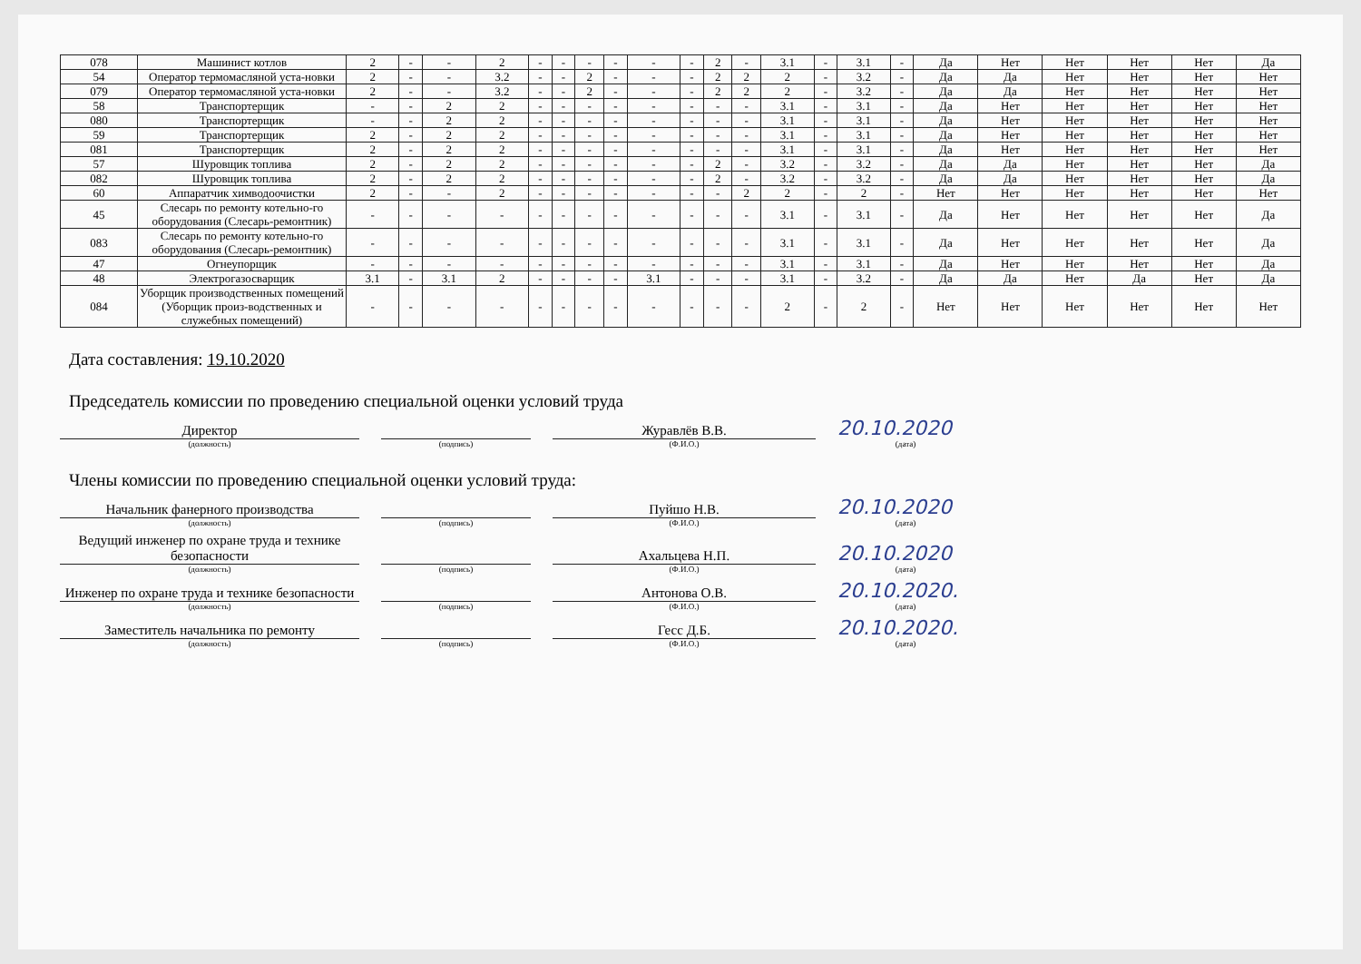| 078 | Машинист котлов | 2 | - | - | 2 | - | - | - | - | - | - | 2 | - | 3.1 | - | 3.1 | - | Да | Нет | Нет | Нет | Нет | Да |
| 54 | Оператор термомасляной уста-новки | 2 | - | - | 3.2 | - | - | 2 | - | - | - | 2 | 2 | 2 | - | 3.2 | - | Да | Да | Нет | Нет | Нет | Нет |
| 079 | Оператор термомасляной уста-новки | 2 | - | - | 3.2 | - | - | 2 | - | - | - | 2 | 2 | 2 | - | 3.2 | - | Да | Да | Нет | Нет | Нет | Нет |
| 58 | Транспортерщик | - | - | 2 | 2 | - | - | - | - | - | - | - | - | 3.1 | - | 3.1 | - | Да | Нет | Нет | Нет | Нет | Нет |
| 080 | Транспортерщик | - | - | 2 | 2 | - | - | - | - | - | - | - | - | 3.1 | - | 3.1 | - | Да | Нет | Нет | Нет | Нет | Нет |
| 59 | Транспортерщик | 2 | - | 2 | 2 | - | - | - | - | - | - | - | - | 3.1 | - | 3.1 | - | Да | Нет | Нет | Нет | Нет | Нет |
| 081 | Транспортерщик | 2 | - | 2 | 2 | - | - | - | - | - | - | - | - | 3.1 | - | 3.1 | - | Да | Нет | Нет | Нет | Нет | Нет |
| 57 | Шуровщик топлива | 2 | - | 2 | 2 | - | - | - | - | - | - | 2 | - | 3.2 | - | 3.2 | - | Да | Да | Нет | Нет | Нет | Да |
| 082 | Шуровщик топлива | 2 | - | 2 | 2 | - | - | - | - | - | - | 2 | - | 3.2 | - | 3.2 | - | Да | Да | Нет | Нет | Нет | Да |
| 60 | Аппаратчик химводоочистки | 2 | - | - | 2 | - | - | - | - | - | - | - | 2 | 2 | - | 2 | - | Нет | Нет | Нет | Нет | Нет | Нет |
| 45 | Слесарь по ремонту котельно-го оборудования (Слесарь-ремонтник) | - | - | - | - | - | - | - | - | - | - | - | - | 3.1 | - | 3.1 | - | Да | Нет | Нет | Нет | Нет | Да |
| 083 | Слесарь по ремонту котельно-го оборудования (Слесарь-ремонтник) | - | - | - | - | - | - | - | - | - | - | - | - | 3.1 | - | 3.1 | - | Да | Нет | Нет | Нет | Нет | Да |
| 47 | Огнеупорщик | - | - | - | - | - | - | - | - | - | - | - | - | 3.1 | - | 3.1 | - | Да | Нет | Нет | Нет | Нет | Да |
| 48 | Электрогазосварщик | 3.1 | - | 3.1 | 2 | - | - | - | - | 3.1 | - | - | - | 3.1 | - | 3.2 | - | Да | Да | Нет | Да | Нет | Да |
| 084 | Уборщик производственных помещений (Уборщик произ-водственных и служебных помещений) | - | - | - | - | - | - | - | - | - | - | - | - | 2 | - | 2 | - | Нет | Нет | Нет | Нет | Нет | Нет |
Дата составления: 19.10.2020
Председатель комиссии по проведению специальной оценки условий труда
Директор
Журавлёв В.В.
20.10.2020
(должность)
(подпись)
(Ф.И.О.)
(дата)
Члены комиссии по проведению специальной оценки условий труда:
Начальник фанерного производства
Пуйшо Н.В.
20.10.2020
(должность)
(подпись)
(Ф.И.О.)
(дата)
Ведущий инженер по охране труда и технике безопасности
Ахальцева Н.П.
20.10.2020
(должность)
(подпись)
(Ф.И.О.)
(дата)
Инженер по охране труда и технике безопасности
Антонова О.В.
20.10.2020.
(должность)
(подпись)
(Ф.И.О.)
(дата)
Заместитель начальника по ремонту
Гесс Д.Б.
20.10.2020.
(должность)
(подпись)
(Ф.И.О.)
(дата)